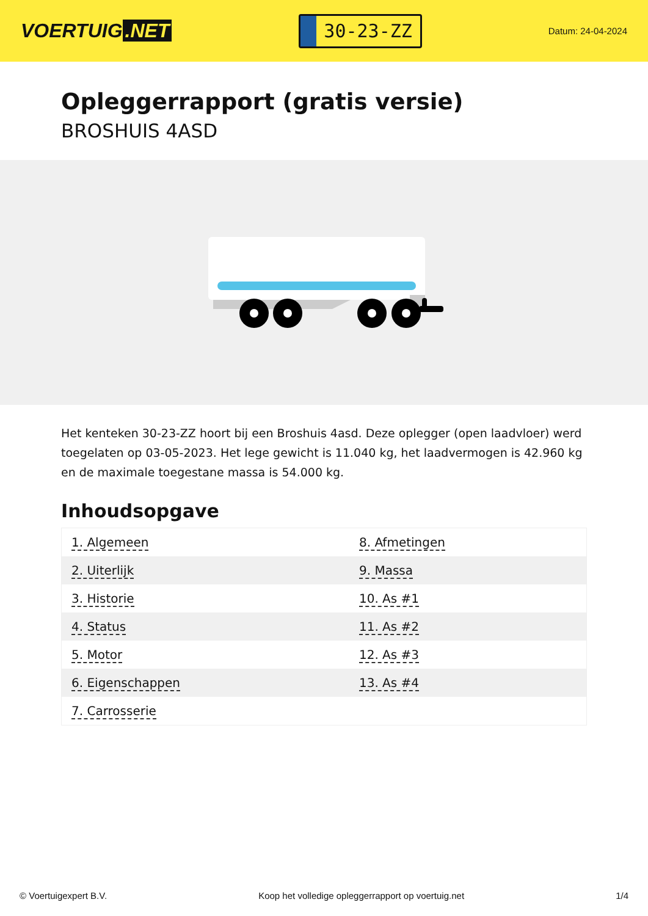VOERTUIG.NET
30-23-ZZ
Datum: 24-04-2024
Opleggerrapport (gratis versie)
BROSHUIS 4ASD
Het kenteken 30-23-ZZ hoort bij een Broshuis 4asd. Deze oplegger (open laadvloer) werd toegelaten op 03-05-2023. Het lege gewicht is 11.040 kg, het laadvermogen is 42.960 kg en de maximale toegestane massa is 54.000 kg.
Inhoudsopgave
| 1. Algemeen | 8. Afmetingen |
| 2. Uiterlijk | 9. Massa |
| 3. Historie | 10. As #1 |
| 4. Status | 11. As #2 |
| 5. Motor | 12. As #3 |
| 6. Eigenschappen | 13. As #4 |
| 7. Carrosserie | |
© Voertuigexpert B.V. Koop het volledige opleggerrapport op voertuig.net 1/4